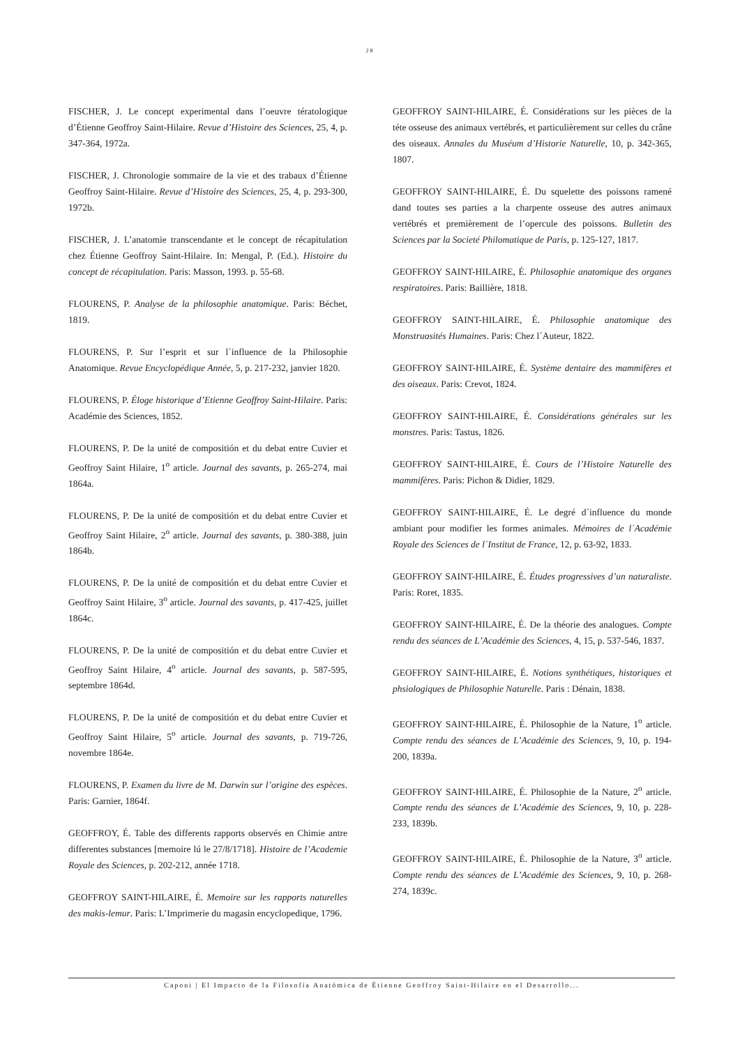28
FISCHER, J. Le concept experimental dans l’oeuvre tératologique d’Étienne Geoffroy Saint-Hilaire. Revue d’Histoire des Sciences, 25, 4, p. 347-364, 1972a.
FISCHER, J. Chronologie sommaire de la vie et des trabaux d’Étienne Geoffroy Saint-Hilaire. Revue d’Histoire des Sciences, 25, 4, p. 293-300, 1972b.
FISCHER, J. L’anatomie transcendante et le concept de récapitulation chez Étienne Geoffroy Saint-Hilaire. In: Mengal, P. (Ed.). Histoire du concept de récapitulation. Paris: Masson, 1993. p. 55-68.
FLOURENS, P. Analyse de la philosophie anatomique. Paris: Béchet, 1819.
FLOURENS, P. Sur l’esprit et sur l`influence de la Philosophie Anatomique. Revue Encyclopédique Année, 5, p. 217-232, janvier 1820.
FLOURENS, P. Éloge historique d’Etienne Geoffroy Saint-Hilaire. Paris: Académie des Sciences, 1852.
FLOURENS, P. De la unité de compositión et du debat entre Cuvier et Geoffroy Saint Hilaire, 1<sup>o</sup> article. Journal des savants, p. 265-274, mai 1864a.
FLOURENS, P. De la unité de compositión et du debat entre Cuvier et Geoffroy Saint Hilaire, 2<sup>o</sup> article. Journal des savants, p. 380-388, juin 1864b.
FLOURENS, P. De la unité de compositión et du debat entre Cuvier et Geoffroy Saint Hilaire, 3<sup>o</sup> article. Journal des savants, p. 417-425, juillet 1864c.
FLOURENS, P. De la unité de compositión et du debat entre Cuvier et Geoffroy Saint Hilaire, 4<sup>o</sup> article. Journal des savants, p. 587-595, septembre 1864d.
FLOURENS, P. De la unité de compositión et du debat entre Cuvier et Geoffroy Saint Hilaire, 5<sup>o</sup> article. Journal des savants, p. 719-726, novembre 1864e.
FLOURENS, P. Examen du livre de M. Darwin sur l’origine des espèces. Paris: Garnier, 1864f.
GEOFFROY, É. Table des differents rapports observés en Chimie antre differentes substances [memoire lú le 27/8/1718]. Histoire de l’Academie Royale des Sciences, p. 202-212, année 1718.
GEOFFROY SAINT-HILAIRE, É. Memoire sur les rapports naturelles des makis-lemur. Paris: L’Imprimerie du magasin encyclopedique, 1796.
GEOFFROY SAINT-HILAIRE, É. Considérations sur les pièces de la téte osseuse des animaux vertébrés, et particulièrement sur celles du crâne des oiseaux. Annales du Muséum d’Historie Naturelle, 10, p. 342-365, 1807.
GEOFFROY SAINT-HILAIRE, É. Du squelette des poissons ramené dand toutes ses parties a la charpente osseuse des autres animaux vertébrés et premièrement de l’opercule des poissons. Bulletin des Sciences par la Societé Philomatique de Paris, p. 125-127, 1817.
GEOFFROY SAINT-HILAIRE, É. Philosophie anatomique des organes respiratoires. Paris: Baillière, 1818.
GEOFFROY SAINT-HILAIRE, É. Philosophie anatomique des Monstruosités Humaines. Paris: Chez l´Auteur, 1822.
GEOFFROY SAINT-HILAIRE, É. Système dentaire des mammifères et des oiseaux. Paris: Crevot, 1824.
GEOFFROY SAINT-HILAIRE, É. Considérations générales sur les monstres. Paris: Tastus, 1826.
GEOFFROY SAINT-HILAIRE, É. Cours de l’Histoire Naturelle des mammifères. Paris: Pichon & Didier, 1829.
GEOFFROY SAINT-HILAIRE, É. Le degré d´influence du monde ambiant pour modifier les formes animales. Mémoires de l´Académie Royale des Sciences de l´Institut de France, 12, p. 63-92, 1833.
GEOFFROY SAINT-HILAIRE, É. Études progressives d’un naturaliste. Paris: Roret, 1835.
GEOFFROY SAINT-HILAIRE, É. De la théorie des analogues. Compte rendu des séances de L’Académie des Sciences, 4, 15, p. 537-546, 1837.
GEOFFROY SAINT-HILAIRE, É. Notions synthétiques, historiques et phsiologiques de Philosophie Naturelle. Paris : Dénain, 1838.
GEOFFROY SAINT-HILAIRE, É. Philosophie de la Nature, 1<sup>o</sup> article. Compte rendu des séances de L’Académie des Sciences, 9, 10, p. 194-200, 1839a.
GEOFFROY SAINT-HILAIRE, É. Philosophie de la Nature, 2<sup>o</sup> article. Compte rendu des séances de L’Académie des Sciences, 9, 10, p. 228-233, 1839b.
GEOFFROY SAINT-HILAIRE, É. Philosophie de la Nature, 3<sup>o</sup> article. Compte rendu des séances de L’Académie des Sciences, 9, 10, p. 268-274, 1839c.
Caponi | El Impacto de la Filosofía Anatómica de Étienne Geoffroy Saint-Hilaire en el Desarrollo...